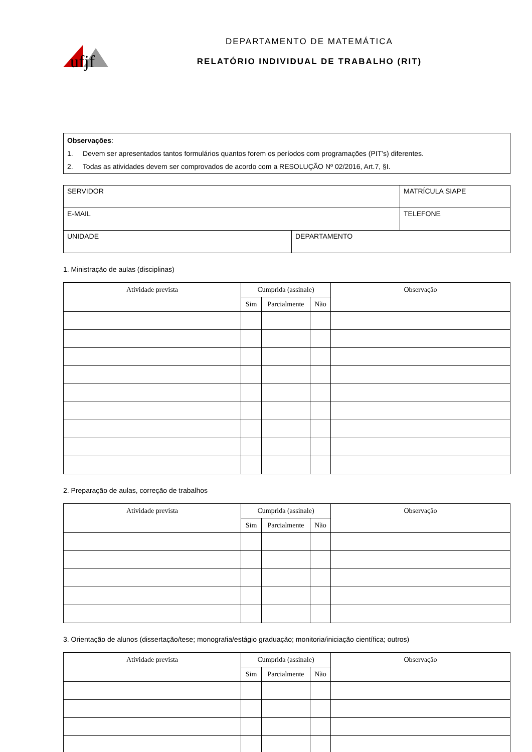ufjf
DEPARTAMENTO DE MATEMÁTICA
RELATÓRIO INDIVIDUAL DE TRABALHO (RIT)
Observações:
1. Devem ser apresentados tantos formulários quantos forem os períodos com programações (PIT’s) diferentes.
2. Todas as atividades devem ser comprovados de acordo com a RESOLUÇÃO Nº 02/2016, Art.7, §I.
| SERVIDOR | | MATRÍCULA SIAPE |
| E-MAIL | | TELEFONE |
| UNIDADE | DEPARTAMENTO | |
1. Ministração de aulas (disciplinas)
| Atividade prevista | Cumprida (assinale) | | | Observação |
| --- | --- | --- | --- | --- |
| | Sim | Parcialmente | Não | |
2. Preparação de aulas, correção de trabalhos
| Atividade prevista | Cumprida (assinale) | | | Observação |
| --- | --- | --- | --- | --- |
| | Sim | Parcialmente | Não | |
3. Orientação de alunos (dissertação/tese; monografia/estágio graduação; monitoria/iniciação científica; outros)
| Atividade prevista | Cumprida (assinale) | | | Observação |
| --- | --- | --- | --- | --- |
| | Sim | Parcialmente | Não | |